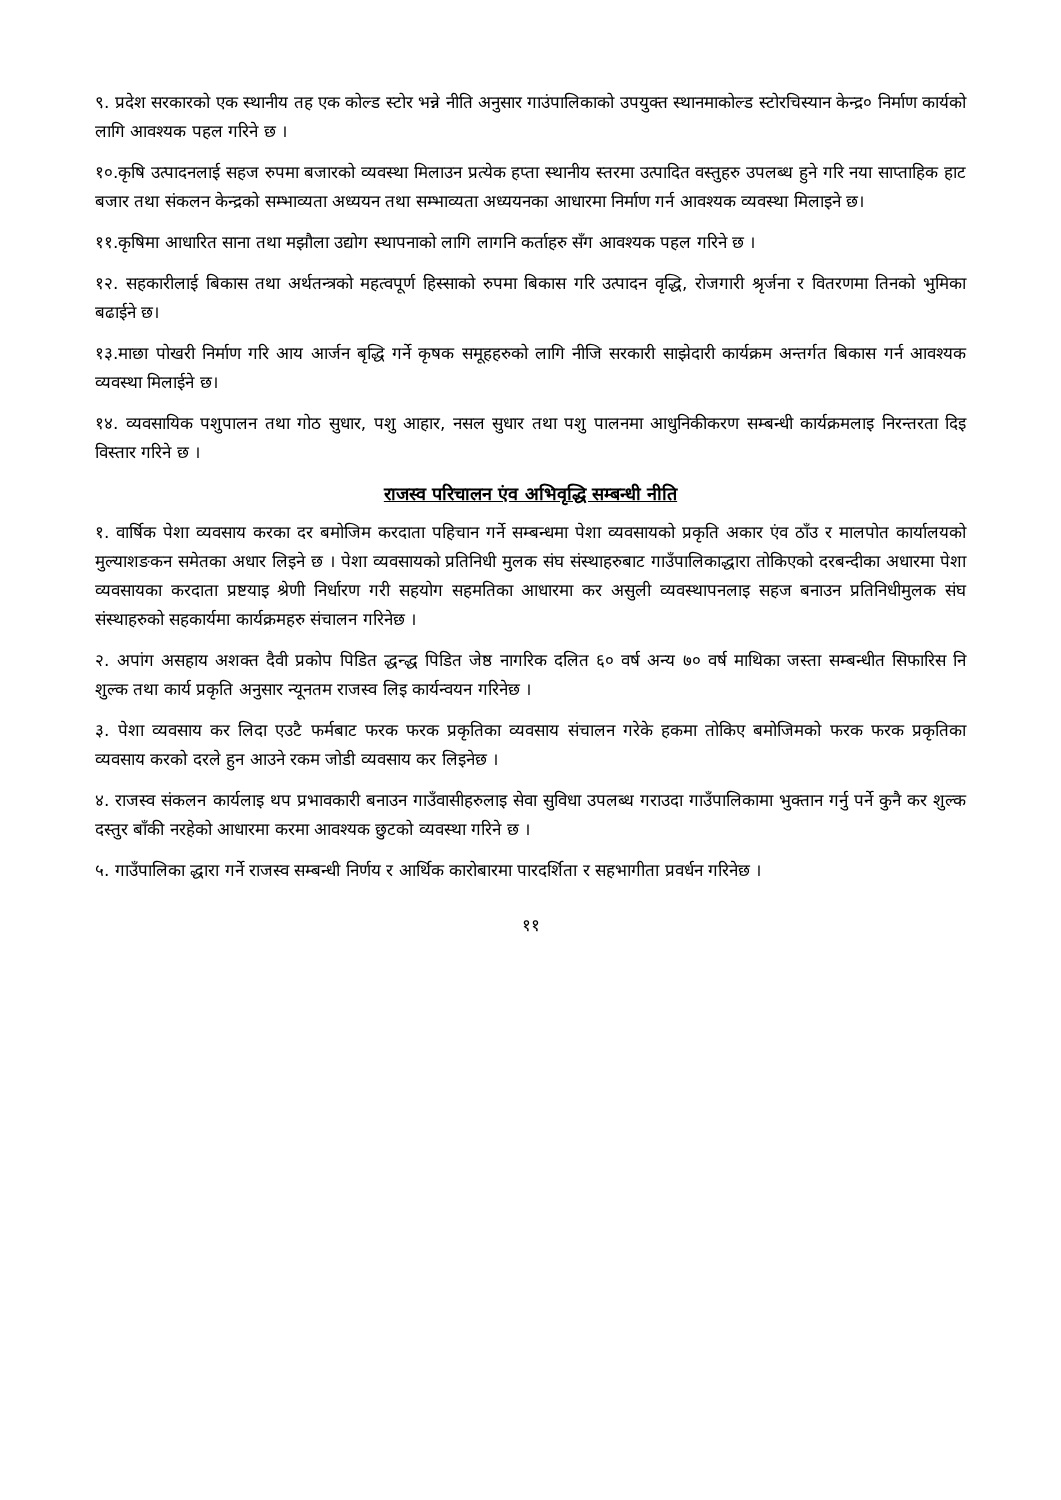९. प्रदेश सरकारको एक स्थानीय तह एक कोल्ड स्टोर भन्ने नीति अनुसार गाउंपालिकाको उपयुक्त स्थानमाकोल्ड स्टोरचिस्यान केन्द्र० निर्माण कार्यको लागि आवश्यक पहल गरिने छ ।
१०.कृषि उत्पादनलाई सहज रुपमा बजारको व्यवस्था मिलाउन प्रत्येक हप्ता स्थानीय स्तरमा उत्पादित वस्तुहरु उपलब्ध हुने गरि नया साप्ताहिक हाट बजार तथा संकलन केन्द्रको सम्भाव्यता अध्ययन तथा सम्भाव्यता अध्ययनका आधारमा निर्माण गर्न आवश्यक व्यवस्था मिलाइने छ।
११.कृषिमा आधारित साना तथा मझौला उद्योग स्थापनाको लागि लागनि कर्ताहरु सँग आवश्यक पहल गरिने छ ।
१२. सहकारीलाई बिकास तथा अर्थतन्त्रको महत्वपूर्ण हिस्साको रुपमा बिकास गरि उत्पादन वृद्धि, रोजगारी श्रृर्जना र वितरणमा तिनको भुमिका बढाईने छ।
१३.माछा पोखरी निर्माण गरि आय आर्जन बृद्धि गर्ने कृषक समूहहरुको लागि नीजि सरकारी साझेदारी कार्यक्रम अन्तर्गत बिकास गर्न आवश्यक व्यवस्था मिलाईने छ।
१४. व्यवसायिक पशुपालन तथा गोठ सुधार, पशु आहार, नसल सुधार तथा पशु पालनमा आधुनिकीकरण सम्बन्धी कार्यक्रमलाइ निरन्तरता दिइ विस्तार गरिने छ ।
राजस्व परिचालन एंव अभिवृद्धि सम्बन्धी नीति
१. वार्षिक पेशा व्यवसाय करका दर बमोजिम करदाता पहिचान गर्ने सम्बन्धमा पेशा व्यवसायको प्रकृति अकार एंव ठाँउ र मालपोत कार्यालयको मुल्याशङकन समेतका अधार लिइने छ । पेशा व्यवसायको प्रतिनिधी मुलक संघ संस्थाहरुबाट गाउँपालिकाद्धारा तोकिएको दरबन्दीका अधारमा पेशा व्यवसायका करदाता प्रष्टयाइ श्रेणी निर्धारण गरी सहयोग सहमतिका आधारमा कर असुली व्यवस्थापनलाइ सहज बनाउन प्रतिनिधीमुलक संघ संस्थाहरुको सहकार्यमा कार्यक्रमहरु संचालन गरिनेछ ।
२. अपांग असहाय अशक्त दैवी प्रकोप पिडित द्धन्द्ध पिडित जेष्ठ नागरिक दलित ६० वर्ष अन्य ७० वर्ष माथिका जस्ता सम्बन्धीत सिफारिस नि शुल्क तथा कार्य प्रकृति अनुसार न्यूनतम राजस्व लिइ कार्यन्वयन गरिनेछ ।
३. पेशा व्यवसाय कर लिदा एउटै फर्मबाट फरक फरक प्रकृतिका व्यवसाय संचालन गरेके हकमा तोकिए बमोजिमको फरक फरक प्रकृतिका व्यवसाय करको दरले हुन आउने रकम जोडी व्यवसाय कर लिइनेछ ।
४. राजस्व संकलन कार्यलाइ थप प्रभावकारी बनाउन गाउँवासीहरुलाइ सेवा सुविधा उपलब्ध गराउदा गाउँपालिकामा भुक्तान गर्नु पर्ने कुनै कर शुल्क दस्तुर बाँकी नरहेको आधारमा करमा आवश्यक छुटको व्यवस्था गरिने छ ।
५. गाउँपालिका द्धारा गर्ने राजस्व सम्बन्धी निर्णय र आर्थिक कारोबारमा पारदर्शिता र सहभागीता प्रवर्धन गरिनेछ ।
११